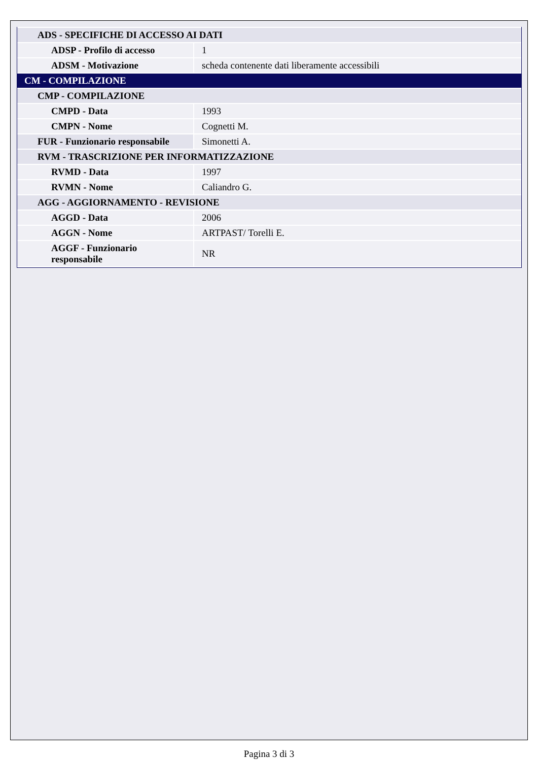| ADS - SPECIFICHE DI ACCESSO AI DATI | |
| ADSP - Profilo di accesso | 1 |
| ADSM - Motivazione | scheda contenente dati liberamente accessibili |
| CM - COMPILAZIONE | |
| CMP - COMPILAZIONE | |
| CMPD - Data | 1993 |
| CMPN - Nome | Cognetti M. |
| FUR - Funzionario responsabile | Simonetti A. |
| RVM - TRASCRIZIONE PER INFORMATIZZAZIONE | |
| RVMD - Data | 1997 |
| RVMN - Nome | Caliandro G. |
| AGG - AGGIORNAMENTO - REVISIONE | |
| AGGD - Data | 2006 |
| AGGN - Nome | ARTPAST/ Torelli E. |
| AGGF - Funzionario responsabile | NR |
Pagina 3 di 3